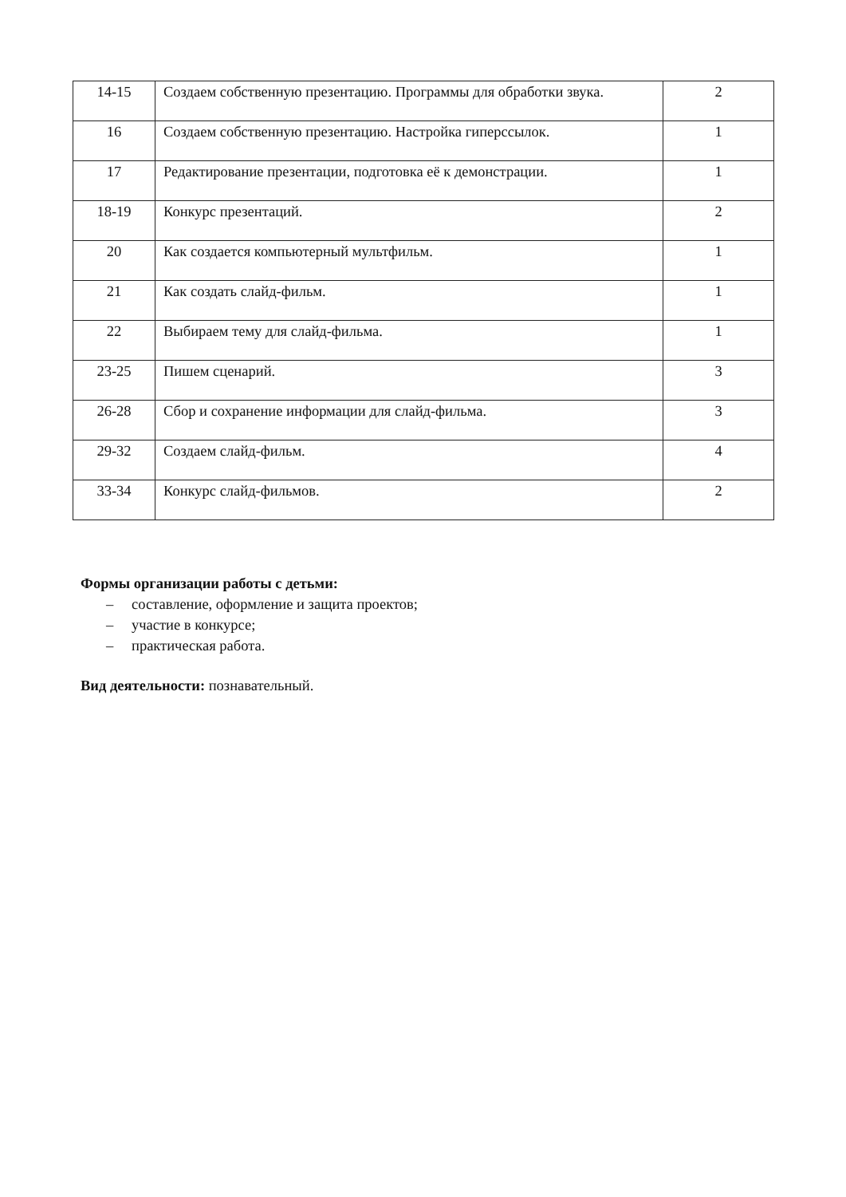| 14-15 | Создаем собственную презентацию. Программы для обработки звука. | 2 |
| 16 | Создаем собственную презентацию. Настройка гиперссылок. | 1 |
| 17 | Редактирование презентации, подготовка её к демонстрации. | 1 |
| 18-19 | Конкурс презентаций. | 2 |
| 20 | Как создается компьютерный мультфильм. | 1 |
| 21 | Как создать слайд-фильм. | 1 |
| 22 | Выбираем тему для слайд-фильма. | 1 |
| 23-25 | Пишем сценарий. | 3 |
| 26-28 | Сбор и сохранение информации для слайд-фильма. | 3 |
| 29-32 | Создаем слайд-фильм. | 4 |
| 33-34 | Конкурс слайд-фильмов. | 2 |
Формы организации работы с детьми:
– составление, оформление и защита проектов;
– участие в конкурсе;
– практическая работа.
Вид деятельности: познавательный.